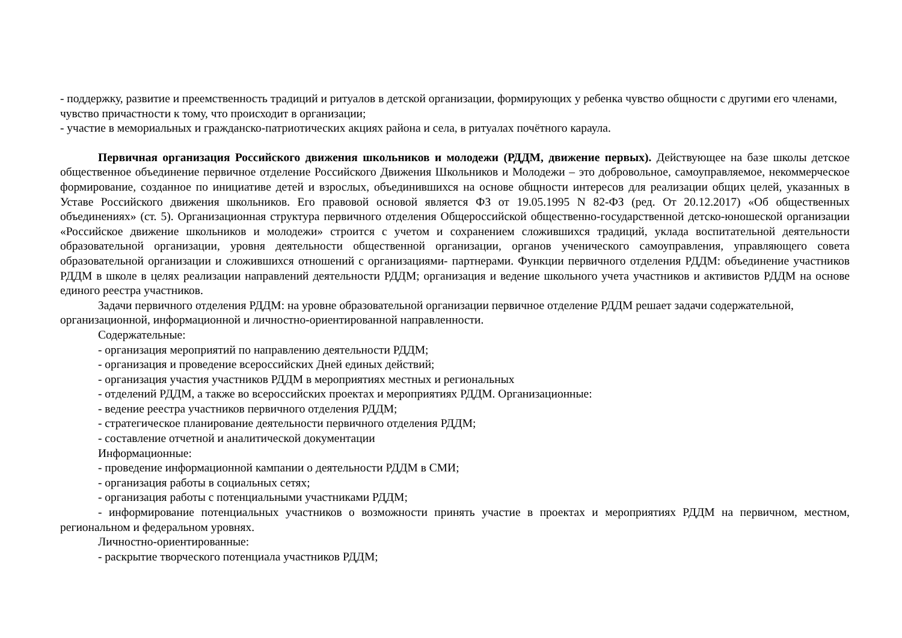- поддержку, развитие и преемственность традиций и ритуалов в детской организации, формирующих у ребенка чувство общности с другими его членами, чувство причастности к тому, что происходит в организации;
- участие в мемориальных и гражданско-патриотических акциях района и села, в ритуалах почётного караула.
Первичная организация Российского движения школьников и молодежи (РДДМ, движение первых). Действующее на базе школы детское общественное объединение первичное отделение Российского Движения Школьников и Молодежи – это добровольное, самоуправляемое, некоммерческое формирование, созданное по инициативе детей и взрослых, объединившихся на основе общности интересов для реализации общих целей, указанных в Уставе Российского движения школьников. Его правовой основой является ФЗ от 19.05.1995 N 82-ФЗ (ред. От 20.12.2017) «Об общественных объединениях» (ст. 5). Организационная структура первичного отделения Общероссийской общественно-государственной детско-юношеской организации «Российское движение школьников и молодежи» строится с учетом и сохранением сложившихся традиций, уклада воспитательной деятельности образовательной организации, уровня деятельности общественной организации, органов ученического самоуправления, управляющего совета образовательной организации и сложившихся отношений с организациями- партнерами. Функции первичного отделения РДДМ: объединение участников РДДМ в школе в целях реализации направлений деятельности РДДМ; организация и ведение школьного учета участников и активистов РДДМ на основе единого реестра участников.
Задачи первичного отделения РДДМ: на уровне образовательной организации первичное отделение РДДМ решает задачи содержательной, организационной, информационной и личностно-ориентированной направленности.
Содержательные:
- организация мероприятий по направлению деятельности РДДМ;
- организация и проведение всероссийских Дней единых действий;
- организация участия участников РДДМ в мероприятиях местных и региональных
- отделений РДДМ, а также во всероссийских проектах и мероприятиях РДДМ. Организационные:
- ведение реестра участников первичного отделения РДДМ;
- стратегическое планирование деятельности первичного отделения РДДМ;
- составление отчетной и аналитической документации
Информационные:
- проведение информационной кампании о деятельности РДДМ в СМИ;
- организация работы в социальных сетях;
- организация работы с потенциальными участниками РДДМ;
- информирование потенциальных участников о возможности принять участие в проектах и мероприятиях РДДМ на первичном, местном, региональном и федеральном уровнях.
Личностно-ориентированные:
- раскрытие творческого потенциала участников РДДМ;